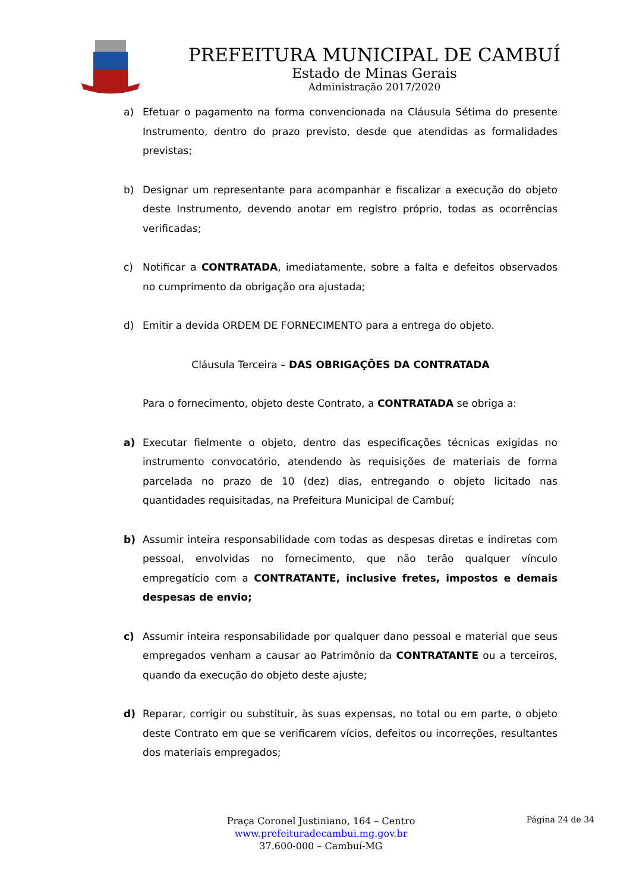PREFEITURA MUNICIPAL DE CAMBUÍ
Estado de Minas Gerais
Administração 2017/2020
a) Efetuar o pagamento na forma convencionada na Cláusula Sétima do presente Instrumento, dentro do prazo previsto, desde que atendidas as formalidades previstas;
b) Designar um representante para acompanhar e fiscalizar a execução do objeto deste Instrumento, devendo anotar em registro próprio, todas as ocorrências verificadas;
c) Notificar a CONTRATADA, imediatamente, sobre a falta e defeitos observados no cumprimento da obrigação ora ajustada;
d) Emitir a devida ORDEM DE FORNECIMENTO para a entrega do objeto.
Cláusula Terceira – DAS OBRIGAÇÕES DA CONTRATADA
Para o fornecimento, objeto deste Contrato, a CONTRATADA se obriga a:
a) Executar fielmente o objeto, dentro das especificações técnicas exigidas no instrumento convocatório, atendendo às requisições de materiais de forma parcelada no prazo de 10 (dez) dias, entregando o objeto licitado nas quantidades requisitadas, na Prefeitura Municipal de Cambuí;
b) Assumir inteira responsabilidade com todas as despesas diretas e indiretas com pessoal, envolvidas no fornecimento, que não terão qualquer vínculo empregatício com a CONTRATANTE, inclusive fretes, impostos e demais despesas de envio;
c) Assumir inteira responsabilidade por qualquer dano pessoal e material que seus empregados venham a causar ao Patrimônio da CONTRATANTE ou a terceiros, quando da execução do objeto deste ajuste;
d) Reparar, corrigir ou substituir, às suas expensas, no total ou em parte, o objeto deste Contrato em que se verificarem vícios, defeitos ou incorreções, resultantes dos materiais empregados;
Praça Coronel Justiniano, 164 – Centro
www.prefeituradecambui.mg.gov.br
37.600-000 – Cambuí-MG
Página 24 de 34